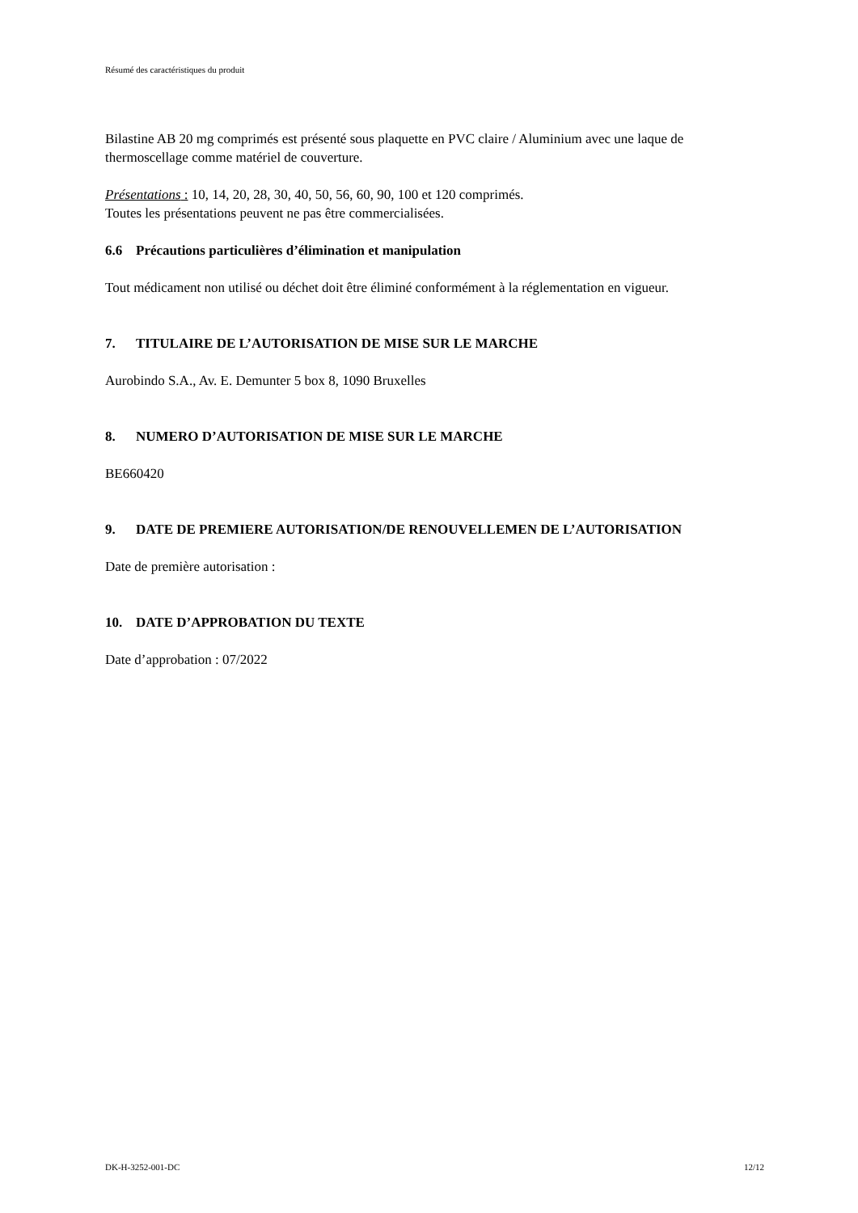Résumé des caractéristiques du produit
Bilastine AB 20 mg comprimés est présenté sous plaquette en PVC claire / Aluminium avec une laque de thermoscellage comme matériel de couverture.
Présentations : 10, 14, 20, 28, 30, 40, 50, 56, 60, 90, 100 et 120 comprimés.
Toutes les présentations peuvent ne pas être commercialisées.
6.6 Précautions particulières d’élimination et manipulation
Tout médicament non utilisé ou déchet doit être éliminé conformément à la réglementation en vigueur.
7. TITULAIRE DE L’AUTORISATION DE MISE SUR LE MARCHE
Aurobindo S.A., Av. E. Demunter 5 box 8, 1090 Bruxelles
8. NUMERO D’AUTORISATION DE MISE SUR LE MARCHE
BE660420
9. DATE DE PREMIERE AUTORISATION/DE RENOUVELLEMEN DE L’AUTORISATION
Date de première autorisation :
10. DATE D’APPROBATION DU TEXTE
Date d’approbation : 07/2022
DK-H-3252-001-DC 12/12